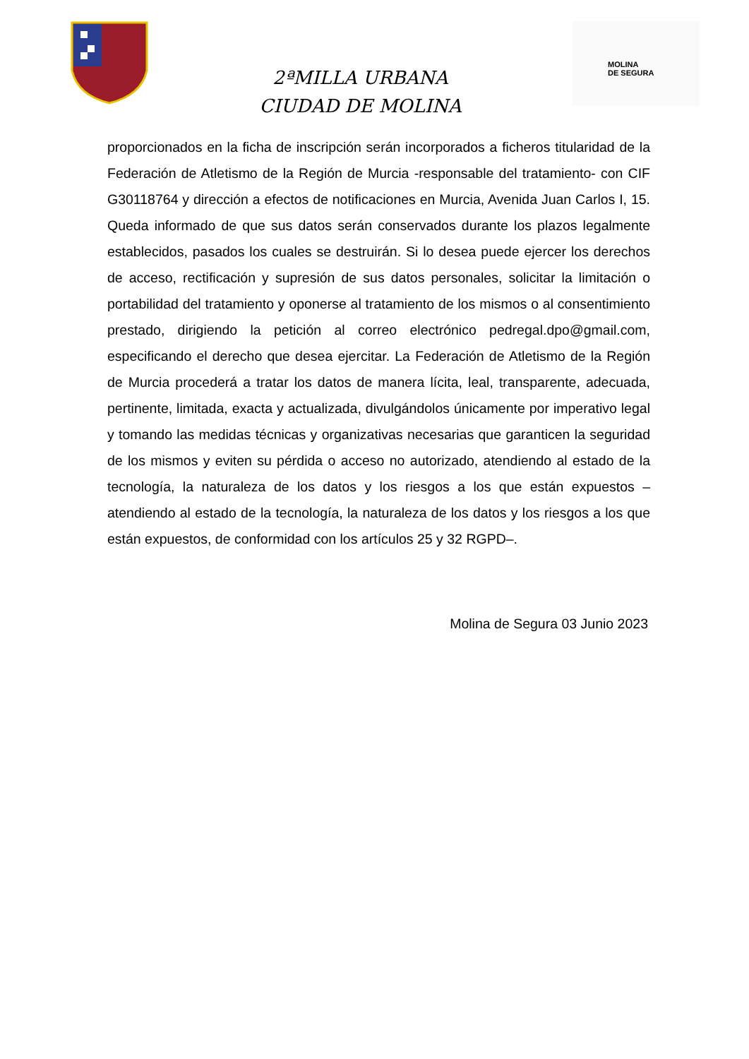2ªMILLA URBANA
CIUDAD DE MOLINA
MOLINA
DE SEGURA
proporcionados en la ficha de inscripción serán incorporados a ficheros titularidad de la Federación de Atletismo de la Región de Murcia -responsable del tratamiento- con CIF G30118764 y dirección a efectos de notificaciones en Murcia, Avenida Juan Carlos I, 15. Queda informado de que sus datos serán conservados durante los plazos legalmente establecidos, pasados los cuales se destruirán. Si lo desea puede ejercer los derechos de acceso, rectificación y supresión de sus datos personales, solicitar la limitación o portabilidad del tratamiento y oponerse al tratamiento de los mismos o al consentimiento prestado, dirigiendo la petición al correo electrónico pedregal.dpo@gmail.com, especificando el derecho que desea ejercitar. La Federación de Atletismo de la Región de Murcia procederá a tratar los datos de manera lícita, leal, transparente, adecuada, pertinente, limitada, exacta y actualizada, divulgándolos únicamente por imperativo legal y tomando las medidas técnicas y organizativas necesarias que garanticen la seguridad de los mismos y eviten su pérdida o acceso no autorizado, atendiendo al estado de la tecnología, la naturaleza de los datos y los riesgos a los que están expuestos –atendiendo al estado de la tecnología, la naturaleza de los datos y los riesgos a los que están expuestos, de conformidad con los artículos 25 y 32 RGPD–.
Molina de Segura 03 Junio 2023